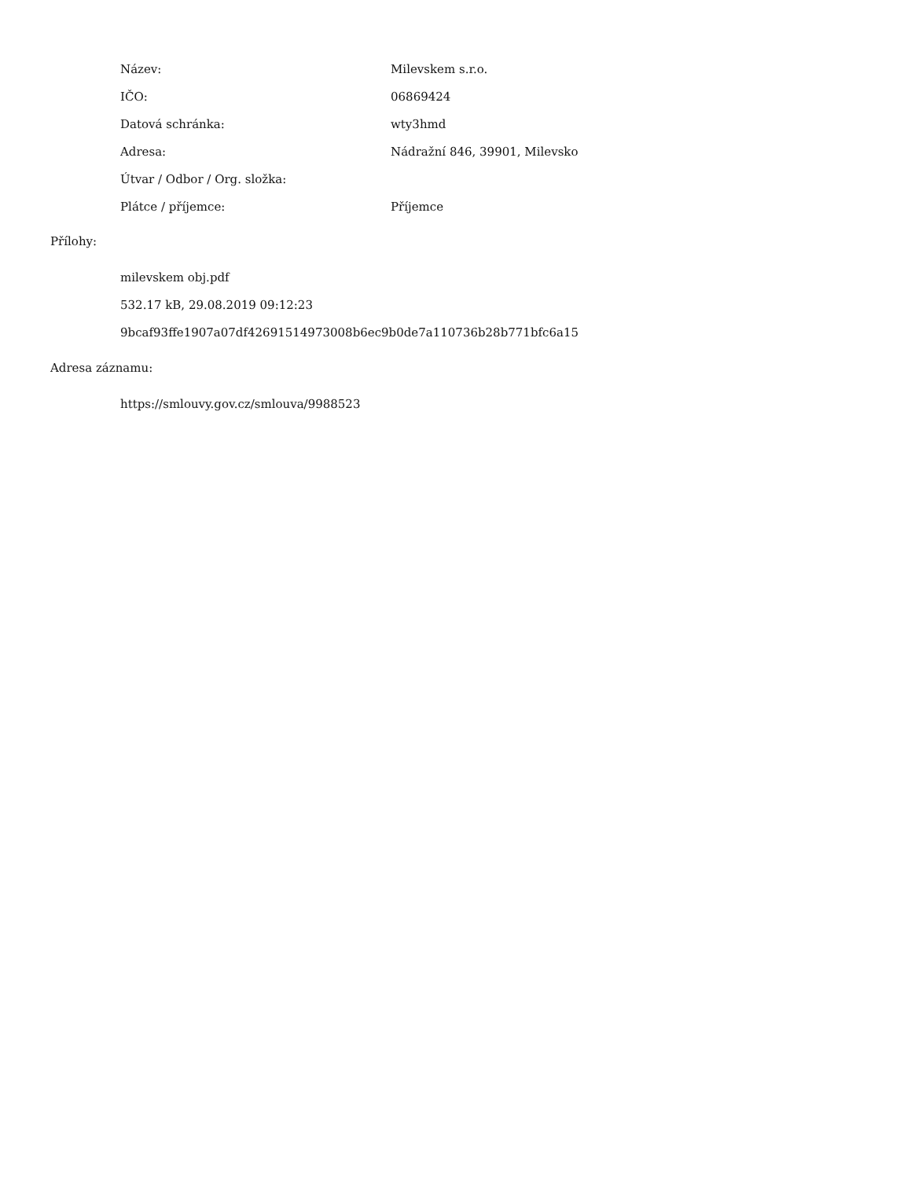| Název: | Milevskem s.r.o. |
| IČO: | 06869424 |
| Datová schránka: | wty3hmd |
| Adresa: | Nádražní 846, 39901, Milevsko |
| Útvar / Odbor / Org. složka: | |
| Plátce / příjemce: | Příjemce |
Přílohy:
milevskem obj.pdf
532.17 kB, 29.08.2019 09:12:23
9bcaf93ffe1907a07df42691514973008b6ec9b0de7a110736b28b771bfc6a15
Adresa záznamu:
https://smlouvy.gov.cz/smlouva/9988523